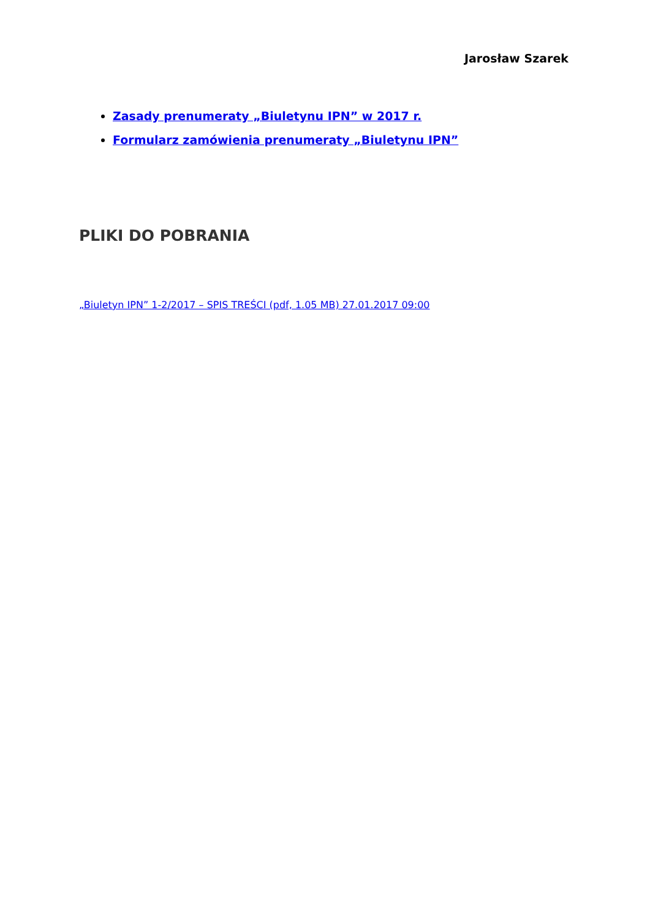Jarosław Szarek
Zasady prenumeraty „Biuletynu IPN” w 2017 r.
Formularz zamówienia prenumeraty „Biuletynu IPN”
PLIKI DO POBRANIA
„Biuletyn IPN” 1-2/2017 – SPIS TREŚCI (pdf, 1.05 MB) 27.01.2017 09:00